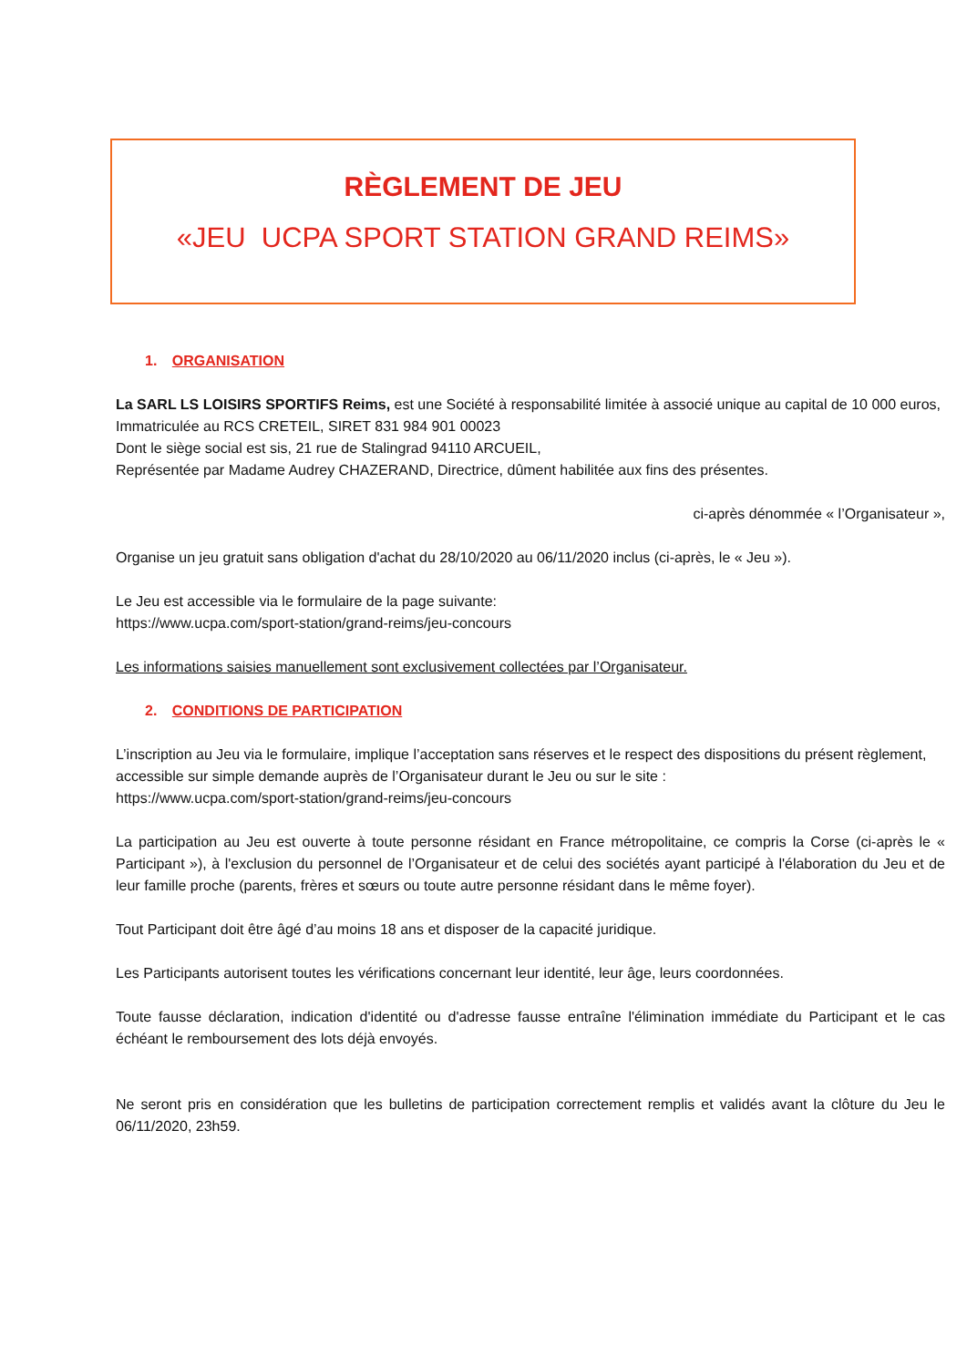RÈGLEMENT DE JEU
«JEU UCPA SPORT STATION GRAND REIMS»
1. ORGANISATION
La SARL LS LOISIRS SPORTIFS Reims, est une Société à responsabilité limitée à associé unique au capital de 10 000 euros,
Immatriculée au RCS CRETEIL, SIRET 831 984 901 00023
Dont le siège social est sis, 21 rue de Stalingrad 94110 ARCUEIL,
Représentée par Madame Audrey CHAZERAND, Directrice, dûment habilitée aux fins des présentes.
ci-après dénommée « l’Organisateur »,
Organise un jeu gratuit sans obligation d'achat du 28/10/2020 au 06/11/2020 inclus (ci-après, le « Jeu »).
Le Jeu est accessible via le formulaire de la page suivante:
https://www.ucpa.com/sport-station/grand-reims/jeu-concours
Les informations saisies manuellement sont exclusivement collectées par l’Organisateur.
2. CONDITIONS DE PARTICIPATION
L’inscription au Jeu via le formulaire, implique l’acceptation sans réserves et le respect des dispositions du présent règlement, accessible sur simple demande auprès de l’Organisateur durant le Jeu ou sur le site :
https://www.ucpa.com/sport-station/grand-reims/jeu-concours
La participation au Jeu est ouverte à toute personne résidant en France métropolitaine, ce compris la Corse (ci-après le « Participant »), à l'exclusion du personnel de l’Organisateur et de celui des sociétés ayant participé à l'élaboration du Jeu et de leur famille proche (parents, frères et sœurs ou toute autre personne résidant dans le même foyer).
Tout Participant doit être âgé d’au moins 18 ans et disposer de la capacité juridique.
Les Participants autorisent toutes les vérifications concernant leur identité, leur âge, leurs coordonnées.
Toute fausse déclaration, indication d'identité ou d'adresse fausse entraîne l'élimination immédiate du Participant et le cas échéant le remboursement des lots déjà envoyés.
Ne seront pris en considération que les bulletins de participation correctement remplis et validés avant la clôture du Jeu le 06/11/2020, 23h59.